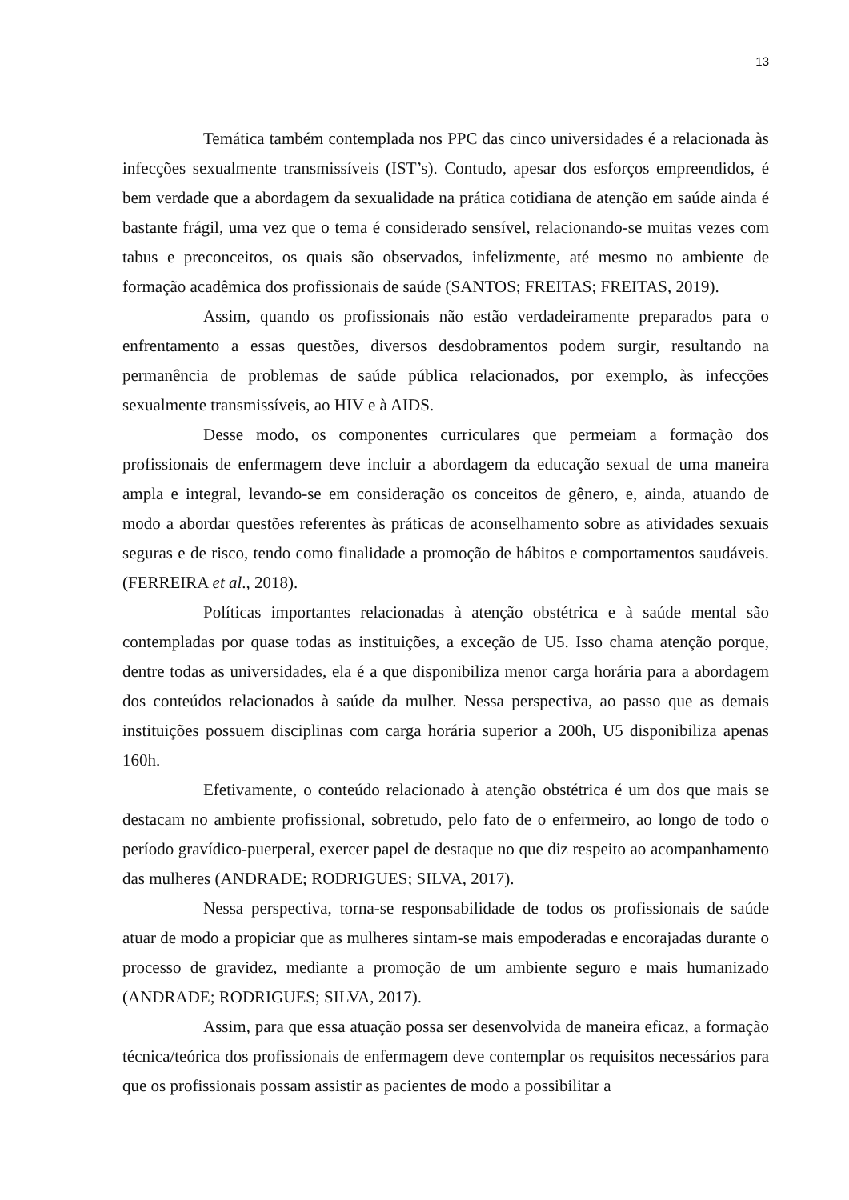13
Temática também contemplada nos PPC das cinco universidades é a relacionada às infecções sexualmente transmissíveis (IST’s). Contudo, apesar dos esforços empreendidos, é bem verdade que a abordagem da sexualidade na prática cotidiana de atenção em saúde ainda é bastante frágil, uma vez que o tema é considerado sensível, relacionando-se muitas vezes com tabus e preconceitos, os quais são observados, infelizmente, até mesmo no ambiente de formação acadêmica dos profissionais de saúde (SANTOS; FREITAS; FREITAS, 2019).
Assim, quando os profissionais não estão verdadeiramente preparados para o enfrentamento a essas questões, diversos desdobramentos podem surgir, resultando na permanência de problemas de saúde pública relacionados, por exemplo, às infecções sexualmente transmissíveis, ao HIV e à AIDS.
Desse modo, os componentes curriculares que permeiam a formação dos profissionais de enfermagem deve incluir a abordagem da educação sexual de uma maneira ampla e integral, levando-se em consideração os conceitos de gênero, e, ainda, atuando de modo a abordar questões referentes às práticas de aconselhamento sobre as atividades sexuais seguras e de risco, tendo como finalidade a promoção de hábitos e comportamentos saudáveis. (FERREIRA et al., 2018).
Políticas importantes relacionadas à atenção obstétrica e à saúde mental são contempladas por quase todas as instituições, a exceção de U5. Isso chama atenção porque, dentre todas as universidades, ela é a que disponibiliza menor carga horária para a abordagem dos conteúdos relacionados à saúde da mulher. Nessa perspectiva, ao passo que as demais instituições possuem disciplinas com carga horária superior a 200h, U5 disponibiliza apenas 160h.
Efetivamente, o conteúdo relacionado à atenção obstétrica é um dos que mais se destacam no ambiente profissional, sobretudo, pelo fato de o enfermeiro, ao longo de todo o período gravídico-puerperal, exercer papel de destaque no que diz respeito ao acompanhamento das mulheres (ANDRADE; RODRIGUES; SILVA, 2017).
Nessa perspectiva, torna-se responsabilidade de todos os profissionais de saúde atuar de modo a propiciar que as mulheres sintam-se mais empoderadas e encorajadas durante o processo de gravidez, mediante a promoção de um ambiente seguro e mais humanizado (ANDRADE; RODRIGUES; SILVA, 2017).
Assim, para que essa atuação possa ser desenvolvida de maneira eficaz, a formação técnica/teórica dos profissionais de enfermagem deve contemplar os requisitos necessários para que os profissionais possam assistir as pacientes de modo a possibilitar a